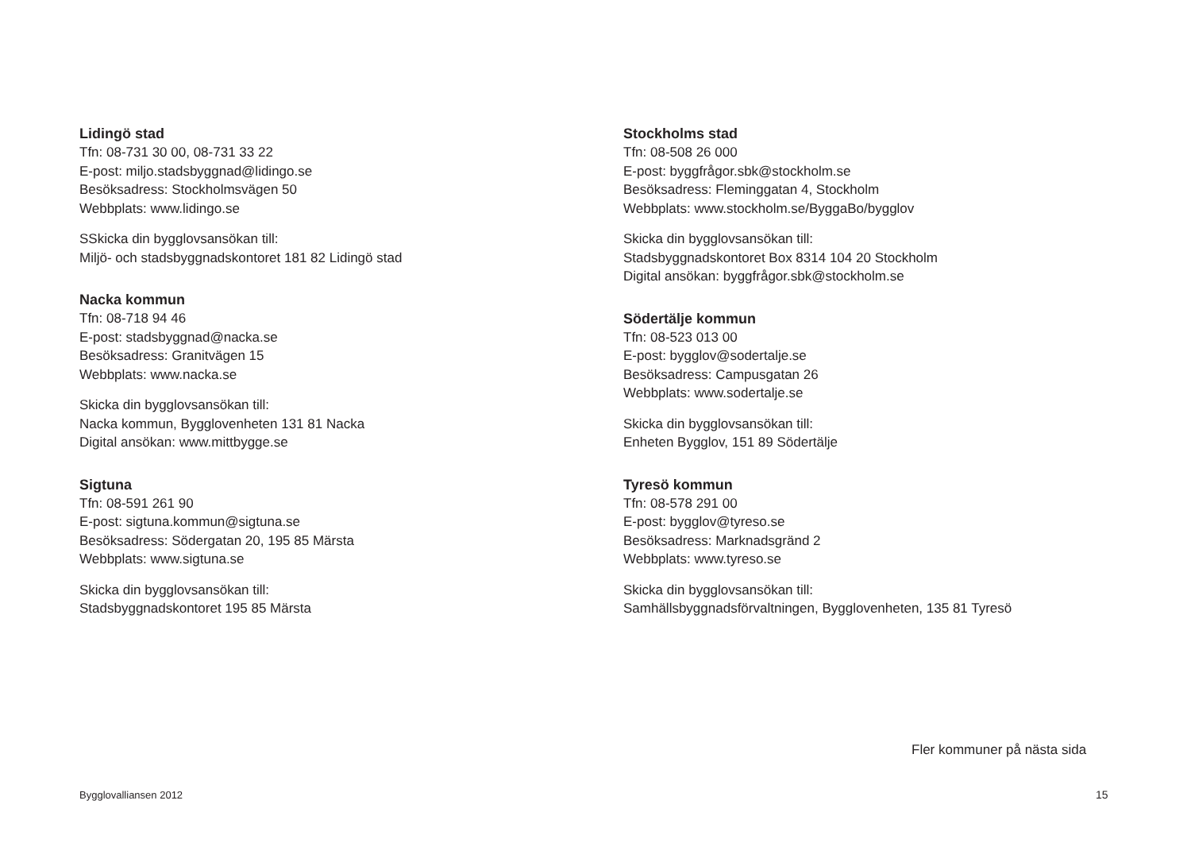Lidingö stad
Tfn: 08-731 30 00, 08-731 33 22
E-post: miljo.stadsbyggnad@lidingo.se
Besöksadress: Stockholmsvägen 50
Webbplats: www.lidingo.se
SSkicka din bygglovsansökan till:
Miljö- och stadsbyggnadskontoret 181 82 Lidingö stad
Nacka kommun
Tfn: 08-718 94 46
E-post: stadsbyggnad@nacka.se
Besöksadress: Granitvägen 15
Webbplats: www.nacka.se
Skicka din bygglovsansökan till:
Nacka kommun, Bygglovenheten 131 81 Nacka
Digital ansökan: www.mittbygge.se
Sigtuna
Tfn: 08-591 261 90
E-post: sigtuna.kommun@sigtuna.se
Besöksadress: Södergatan 20, 195 85 Märsta
Webbplats: www.sigtuna.se
Skicka din bygglovsansökan till:
Stadsbyggnadskontoret 195 85 Märsta
Stockholms stad
Tfn: 08-508 26 000
E-post: byggfrågor.sbk@stockholm.se
Besöksadress: Fleminggatan 4, Stockholm
Webbplats: www.stockholm.se/ByggaBo/bygglov
Skicka din bygglovsansökan till:
Stadsbyggnadskontoret Box 8314 104 20 Stockholm
Digital ansökan: byggfrågor.sbk@stockholm.se
Södertälje kommun
Tfn: 08-523 013 00
E-post: bygglov@sodertalje.se
Besöksadress: Campusgatan 26
Webbplats: www.sodertalje.se
Skicka din bygglovsansökan till:
Enheten Bygglov, 151 89 Södertälje
Tyresö kommun
Tfn: 08-578 291 00
E-post: bygglov@tyreso.se
Besöksadress: Marknadsgränd 2
Webbplats: www.tyreso.se
Skicka din bygglovsansökan till:
Samhällsbyggnadsförvaltningen, Bygglovenheten, 135 81 Tyresö
Fler kommuner på nästa sida
Bygglovalliansen 2012 15